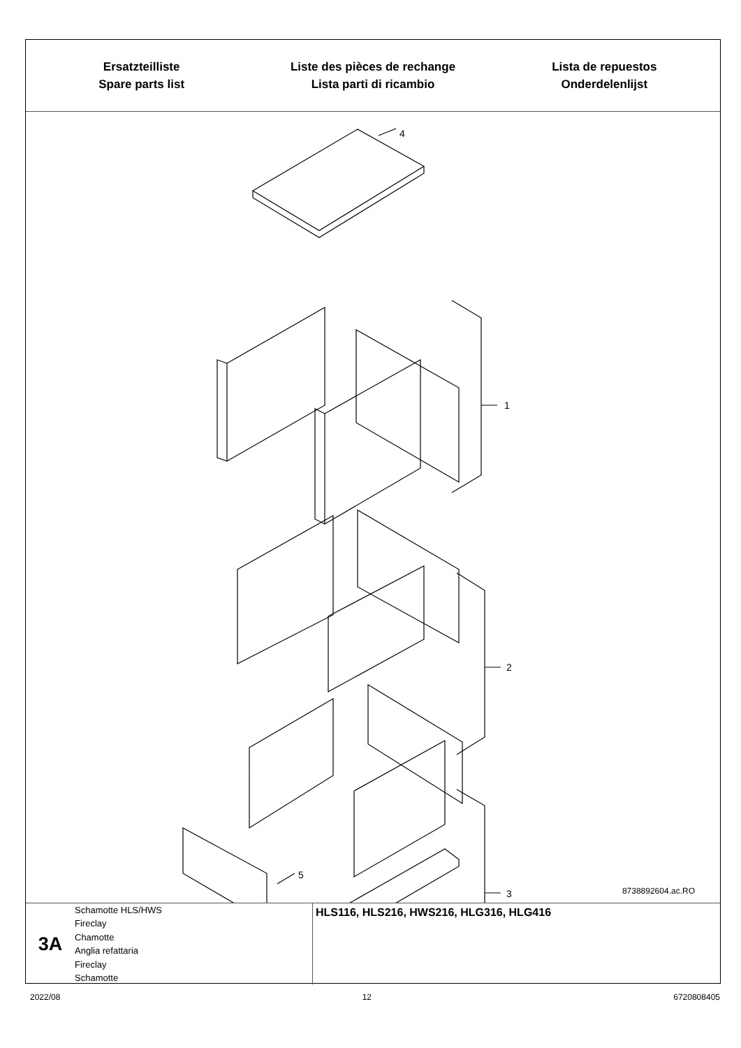Ersatzteilliste
Spare parts list
Liste des pièces de rechange
Lista parti di ricambio
Lista de repuestos
Onderdelenlijst
4
1
2
3
5
8738892604.ac.RO
3A
Schamotte HLS/HWS
Fireclay
Chamotte
Anglia refattaria
Fireclay
Schamotte
HLS116, HLS216, HWS216, HLG316, HLG416
2022/08 12 6720808405